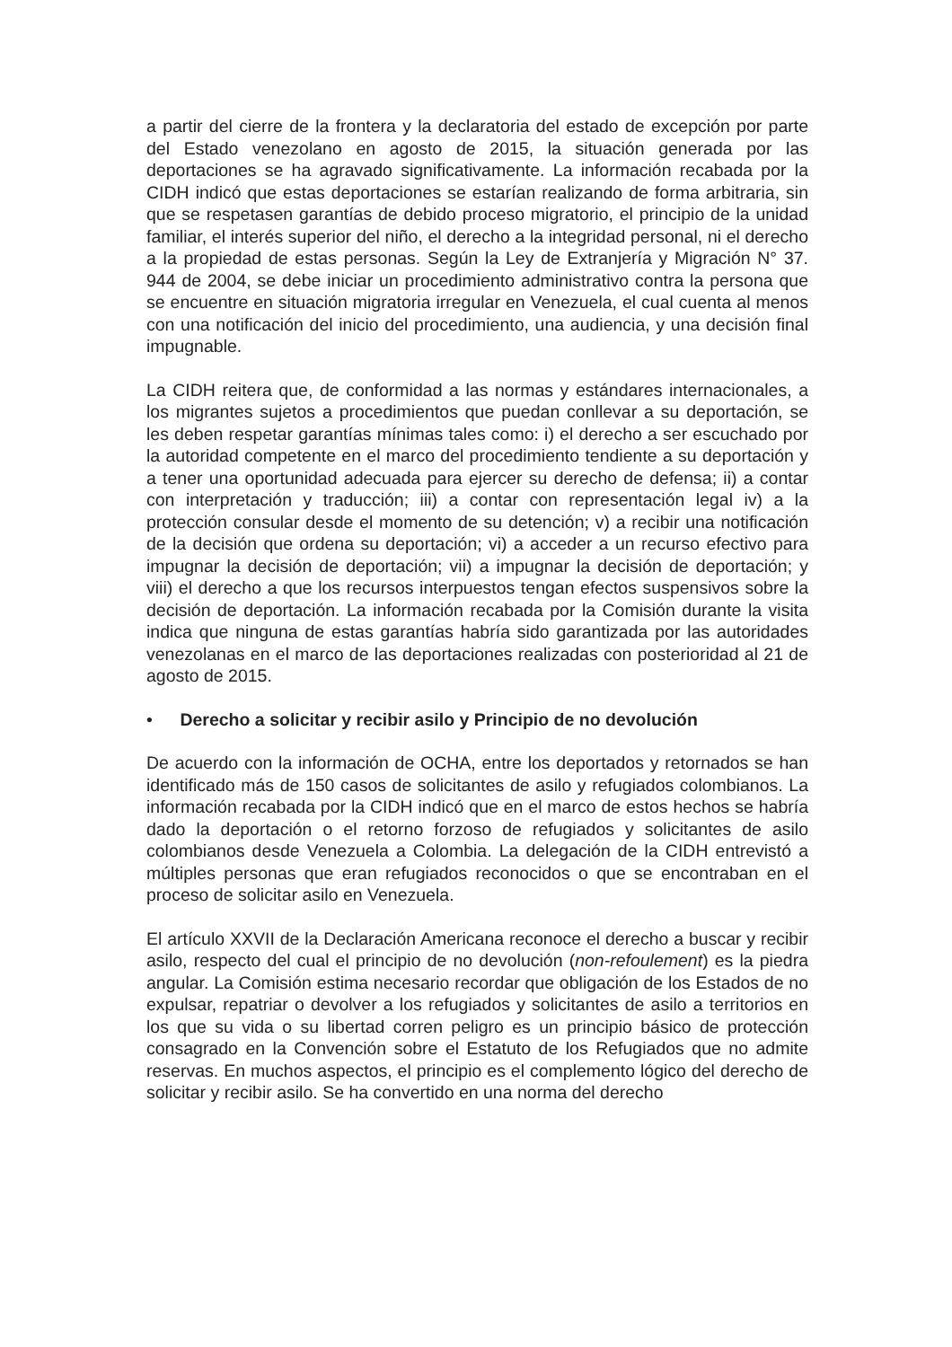a partir del cierre de la frontera y la declaratoria del estado de excepción por parte del Estado venezolano en agosto de 2015, la situación generada por las deportaciones se ha agravado significativamente. La información recabada por la CIDH indicó que estas deportaciones se estarían realizando de forma arbitraria, sin que se respetasen garantías de debido proceso migratorio, el principio de la unidad familiar, el interés superior del niño, el derecho a la integridad personal, ni el derecho a la propiedad de estas personas. Según la Ley de Extranjería y Migración N° 37. 944 de 2004, se debe iniciar un procedimiento administrativo contra la persona que se encuentre en situación migratoria irregular en Venezuela, el cual cuenta al menos con una notificación del inicio del procedimiento, una audiencia, y una decisión final impugnable.
La CIDH reitera que, de conformidad a las normas y estándares internacionales, a los migrantes sujetos a procedimientos que puedan conllevar a su deportación, se les deben respetar garantías mínimas tales como: i) el derecho a ser escuchado por la autoridad competente en el marco del procedimiento tendiente a su deportación y a tener una oportunidad adecuada para ejercer su derecho de defensa; ii) a contar con interpretación y traducción; iii) a contar con representación legal iv) a la protección consular desde el momento de su detención; v) a recibir una notificación de la decisión que ordena su deportación; vi) a acceder a un recurso efectivo para impugnar la decisión de deportación; vii) a impugnar la decisión de deportación; y viii) el derecho a que los recursos interpuestos tengan efectos suspensivos sobre la decisión de deportación. La información recabada por la Comisión durante la visita indica que ninguna de estas garantías habría sido garantizada por las autoridades venezolanas en el marco de las deportaciones realizadas con posterioridad al 21 de agosto de 2015.
• Derecho a solicitar y recibir asilo y Principio de no devolución
De acuerdo con la información de OCHA, entre los deportados y retornados se han identificado más de 150 casos de solicitantes de asilo y refugiados colombianos. La información recabada por la CIDH indicó que en el marco de estos hechos se habría dado la deportación o el retorno forzoso de refugiados y solicitantes de asilo colombianos desde Venezuela a Colombia. La delegación de la CIDH entrevistó a múltiples personas que eran refugiados reconocidos o que se encontraban en el proceso de solicitar asilo en Venezuela.
El artículo XXVII de la Declaración Americana reconoce el derecho a buscar y recibir asilo, respecto del cual el principio de no devolución (non-refoulement) es la piedra angular. La Comisión estima necesario recordar que obligación de los Estados de no expulsar, repatriar o devolver a los refugiados y solicitantes de asilo a territorios en los que su vida o su libertad corren peligro es un principio básico de protección consagrado en la Convención sobre el Estatuto de los Refugiados que no admite reservas. En muchos aspectos, el principio es el complemento lógico del derecho de solicitar y recibir asilo. Se ha convertido en una norma del derecho